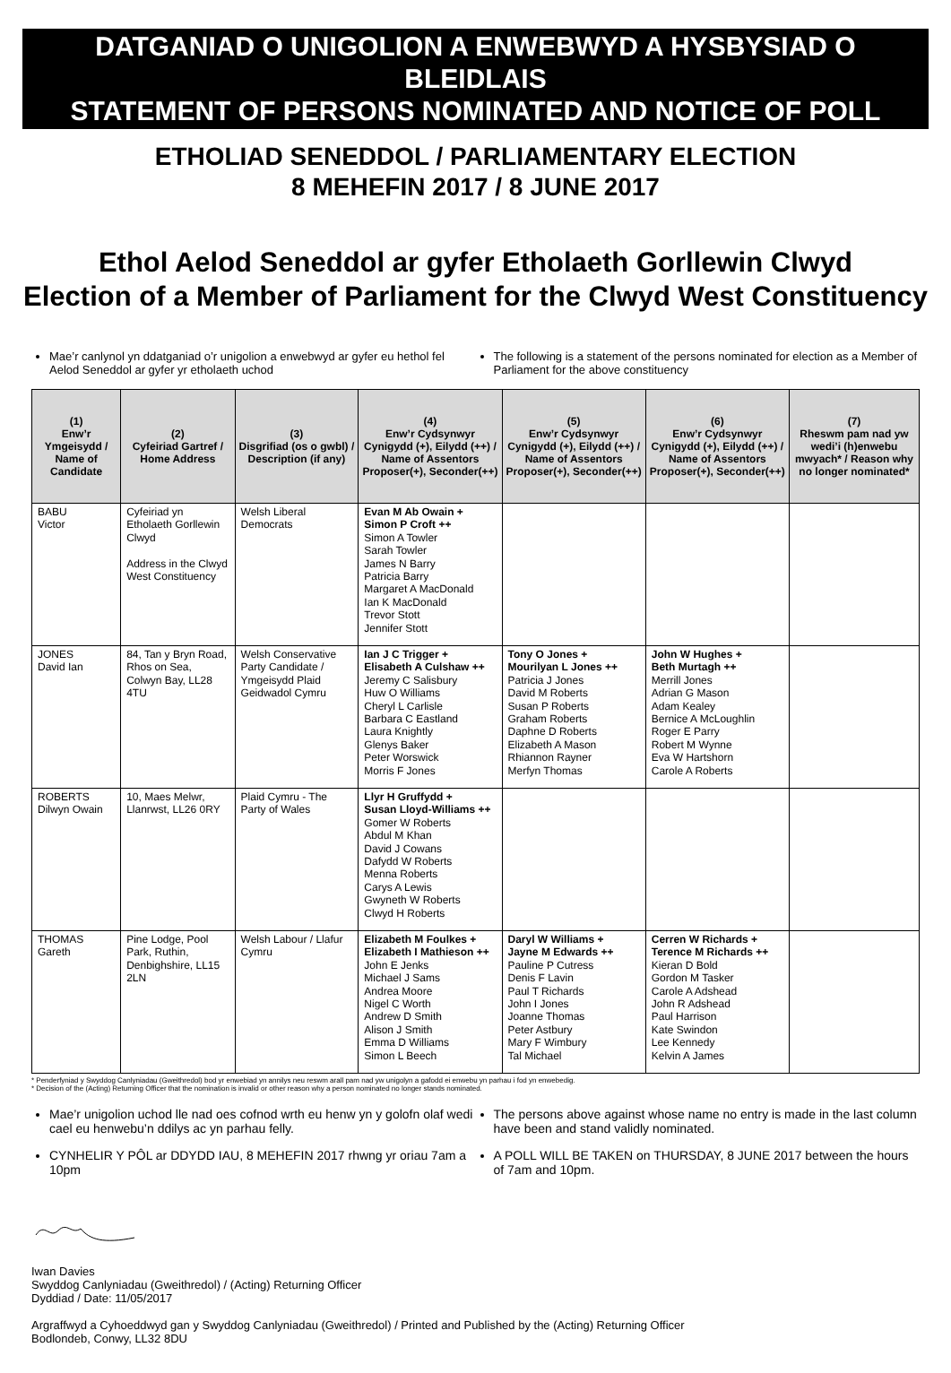DATGANIAD O UNIGOLION A ENWEBWYD A HYSBYSIAD O BLEIDLAIS
STATEMENT OF PERSONS NOMINATED AND NOTICE OF POLL
ETHOLIAD SENEDDOL / PARLIAMENTARY ELECTION
8 MEHEFIN 2017 / 8 JUNE 2017
Ethol Aelod Seneddol ar gyfer Etholaeth Gorllewin Clwyd
Election of a Member of Parliament for the Clwyd West Constituency
Mae’r canlynol yn ddatganiad o’r unigolion a enwebwyd ar gyfer eu hethol fel Aelod Seneddol ar gyfer yr etholaeth uchod
The following is a statement of the persons nominated for election as a Member of Parliament for the above constituency
| (1) Enw’r Ymgeisydd / Name of Candidate | (2) Cyfeiriad Gartref / Home Address | (3) Disgrifiad (os o gwbl) / Description (if any) | (4) Enw’r Cydsynwyr Cynigydd (+), Eilydd (++) / Name of Assentors Proposer(+), Seconder(++) | (5) Enw’r Cydsynwyr Cynigydd (+), Eilydd (++) / Name of Assentors Proposer(+), Seconder(++) | (6) Enw’r Cydsynwyr Cynigydd (+), Eilydd (++) / Name of Assentors Proposer(+), Seconder(++) | (7) Rheswm pam nad yw wedi’i (h)enwebu mwyach* / Reason why no longer nominated* |
| --- | --- | --- | --- | --- | --- | --- |
| BABU Victor | Cyfeiriad yn Etholaeth Gorllewin Clwyd Address in the Clwyd West Constituency | Welsh Liberal Democrats | Evan M Ab Owain + Simon P Croft ++ Simon A Towler Sarah Towler James N Barry Patricia Barry Margaret A MacDonald Ian K MacDonald Trevor Stott Jennifer Stott | | | |
| JONES David Ian | 84, Tan y Bryn Road, Rhos on Sea, Colwyn Bay, LL28 4TU | Welsh Conservative Party Candidate / Ymgeisydd Plaid Geidwadol Cymru | Ian J C Trigger + Elisabeth A Culshaw ++ Jeremy C Salisbury Huw O Williams Cheryl L Carlisle Barbara C Eastland Laura Knightly Glenys Baker Peter Worswick Morris F Jones | Tony O Jones + Mourilyan L Jones ++ Patricia J Jones David M Roberts Susan P Roberts Graham Roberts Daphne D Roberts Elizabeth A Mason Rhiannon Rayner Merfyn Thomas | John W Hughes + Beth Murtagh ++ Merrill Jones Adrian G Mason Adam Kealey Bernice A McLoughlin Roger E Parry Robert M Wynne Eva W Hartshorn Carole A Roberts | |
| ROBERTS Dilwyn Owain | 10, Maes Melwr, Llanrwst, LL26 0RY | Plaid Cymru - The Party of Wales | Llyr H Gruffydd + Susan Lloyd-Williams ++ Gomer W Roberts Abdul M Khan David J Cowans Dafydd W Roberts Menna Roberts Carys A Lewis Gwyneth W Roberts Clwyd H Roberts | | | |
| THOMAS Gareth | Pine Lodge, Pool Park, Ruthin, Denbighshire, LL15 2LN | Welsh Labour / Llafur Cymru | Elizabeth M Foulkes + Elizabeth I Mathieson ++ John E Jenks Michael J Sams Andrea Moore Nigel C Worth Andrew D Smith Alison J Smith Emma D Williams Simon L Beech | Daryl W Williams + Jayne M Edwards ++ Pauline P Cutress Denis F Lavin Paul T Richards John I Jones Joanne Thomas Peter Astbury Mary F Wimbury Tal Michael | Cerren W Richards + Terence M Richards ++ Kieran D Bold Gordon M Tasker Carole A Adshead John R Adshead Paul Harrison Kate Swindon Lee Kennedy Kelvin A James | |
* Penderfyniad y Swyddog Canlyniadau (Gweithredol) bod yr enwebiad yn annilys neu reswm arall pam nad yw unigolyn a gafodd ei enwebu yn parhau i fod yn enwebedig.
* Decision of the (Acting) Returning Officer that the nomination is invalid or other reason why a person nominated no longer stands nominated.
Mae’r unigolion uchod lle nad oes cofnod wrth eu henw yn y golofn olaf wedi cael eu henwebu’n ddilys ac yn parhau felly.
The persons above against whose name no entry is made in the last column have been and stand validly nominated.
CYNHELIR Y PÔL ar DDYDD IAU, 8 MEHEFIN 2017 rhwng yr oriau 7am a 10pm
A POLL WILL BE TAKEN on THURSDAY, 8 JUNE 2017 between the hours of 7am and 10pm.
Iwan Davies
Swyddog Canlyniadau (Gweithredol) / (Acting) Returning Officer
Dyddiad / Date: 11/05/2017
Argraffwyd a Cyhoeddwyd gan y Swyddog Canlyniadau (Gweithredol) / Printed and Published by the (Acting) Returning Officer
Bodlondeb, Conwy, LL32 8DU